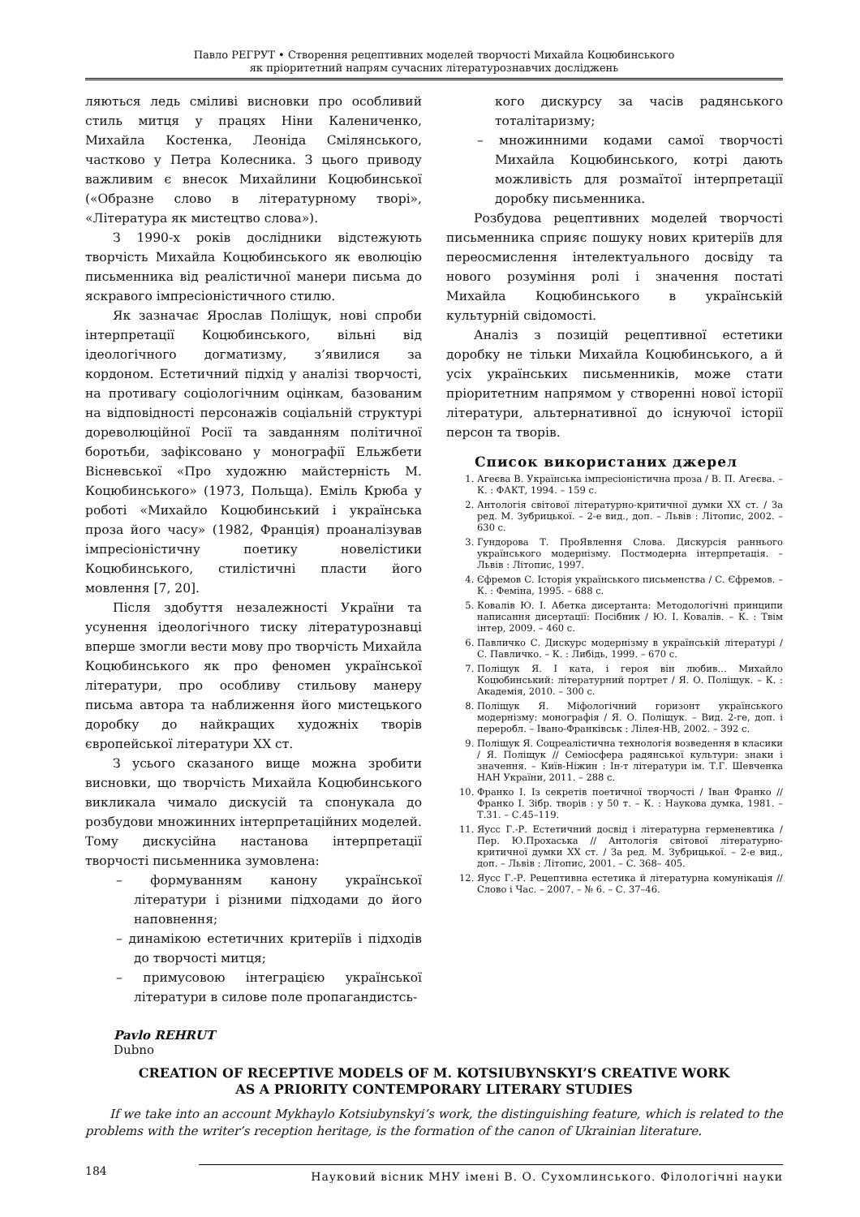Павло РЕГРУТ • Створення рецептивних моделей творчості Михайла Коцюбинського
як пріоритетний напрям сучасних літературознавчих досліджень
ляються ледь сміливі висновки про особливий стиль митця у працях Ніни Калениченко, Михайла Костенка, Леоніда Смілянського, частково у Петра Колесника. З цього приводу важливим є внесок Михайлини Коцюбинської («Образне слово в літературному творі», «Література як мистецтво слова»).
З 1990-х років дослідники відстежують творчість Михайла Коцюбинського як еволюцію письменника від реалістичної манери письма до яскравого імпресіоністичного стилю.
Як зазначає Ярослав Поліщук, нові спроби інтерпретації Коцюбинського, вільні від ідеологічного догматизму, з’явилися за кордоном. Естетичний підхід у аналізі творчості, на противагу соціологічним оцінкам, базованим на відповідності персонажів соціальній структурі дореволюційної Росії та завданням політичної боротьби, зафіксовано у монографії Ельжбети Вісневської «Про художню майстерність М. Коцюбинського» (1973, Польща). Еміль Крюба у роботі «Михайло Коцюбинський і українська проза його часу» (1982, Франція) проаналізував імпресіоністичну поетику новелістики Коцюбинського, стилістичні пласти його мовлення [7, 20].
Після здобуття незалежності України та усунення ідеологічного тиску літературознавці вперше змогли вести мову про творчість Михайла Коцюбинського як про феномен української літератури, про особливу стильову манеру письма автора та наближення його мистецького доробку до найкращих художніх творів європейської літератури XX ст.
З усього сказаного вище можна зробити висновки, що творчість Михайла Коцюбинського викликала чимало дискусій та спонукала до розбудови множинних інтерпретаційних моделей. Тому дискусійна настанова інтерпретації творчості письменника зумовлена:
– формуванням канону української літератури і різними підходами до його наповнення;
– динамікою естетичних критеріїв і підходів до творчості митця;
– примусовою інтеграцією української літератури в силове поле пропагандистсь-
кого дискурсу за часів радянського тоталітаризму;
– множинними кодами самої творчості Михайла Коцюбинського, котрі дають можливість для розмаїтої інтерпретації доробку письменника.
Розбудова рецептивних моделей творчості письменника сприяє пошуку нових критеріїв для переосмислення інтелектуального досвіду та нового розуміння ролі і значення постаті Михайла Коцюбинського в українській культурній свідомості.
Аналіз з позицій рецептивної естетики доробку не тільки Михайла Коцюбинського, а й усіх українських письменників, може стати пріоритетним напрямом у створенні нової історії літератури, альтернативної до існуючої історії персон та творів.
Список використаних джерел
1. Агеєва В. Українська імпресіоністична проза / В. П. Агеєва. – К. : ФАКТ, 1994. – 159 с.
2. Антологія світової літературно-критичної думки XX ст. / За ред. М. Зубрицької. – 2-е вид., доп. – Львів : Літопис, 2002. – 630 с.
3. Гундорова Т. ПроЯвлення Слова. Дискурсія раннього українського модернізму. Постмодерна інтерпретація. – Львів : Літопис, 1997.
4. Єфремов С. Історія українського письменства / С. Єфремов. – К. : Феміна, 1995. – 688 с.
5. Ковалів Ю. І. Абетка дисертанта: Методологічні принципи написання дисертації: Посібник / Ю. І. Ковалів. – К. : Твім інтер, 2009. – 460 с.
6. Павличко С. Дискурс модернізму в українській літературі / С. Павличко. – К. : Либідь, 1999. – 670 с.
7. Поліщук Я. І ката, і героя він любив… Михайло Коцюбинський: літературний портрет / Я. О. Поліщук. – К. : Академія, 2010. – 300 с.
8. Поліщук Я. Міфологічний горизонт українського модернізму: монографія / Я. О. Поліщук. – Вид. 2-ге, доп. і переробл. – Івано-Франківськ : Лілея-НВ, 2002. – 392 с.
9. Поліщук Я. Соцреалістична технологія возведення в класики / Я. Поліщук // Семіосфера радянської культури: знаки і значення. – Київ-Ніжин : Ін-т літератури ім. Т.Г. Шевченка НАН України, 2011. – 288 с.
10. Франко І. Із секретів поетичної творчості / Іван Франко // Франко І. Зібр. творів : у 50 т. – К. : Наукова думка, 1981. – Т.31. – С.45–119.
11. Яусс Г.-Р. Естетичний досвід і літературна герменевтика / Пер. Ю.Прохаська // Антологія світової літературно-критичної думки XX ст. / За ред. М. Зубрицької. – 2-е вид., доп. – Львів : Літопис, 2001. – С. 368– 405.
12. Яусс Г.-Р. Рецептивна естетика й літературна комунікація // Слово і Час. – 2007. – № 6. – С. 37–46.
Pavlo REHRUT
Dubno
CREATION OF RECEPTIVE MODELS OF M. KOTSIUBYNSKYI’S CREATIVE WORK
AS A PRIORITY CONTEMPORARY LITERARY STUDIES
If we take into an account Mykhaylo Kotsiubynskyi’s work, the distinguishing feature, which is related to the problems with the writer’s reception heritage, is the formation of the canon of Ukrainian literature.
184 Науковий вісник МНУ імені В. О. Сухомлинського. Філологічні науки